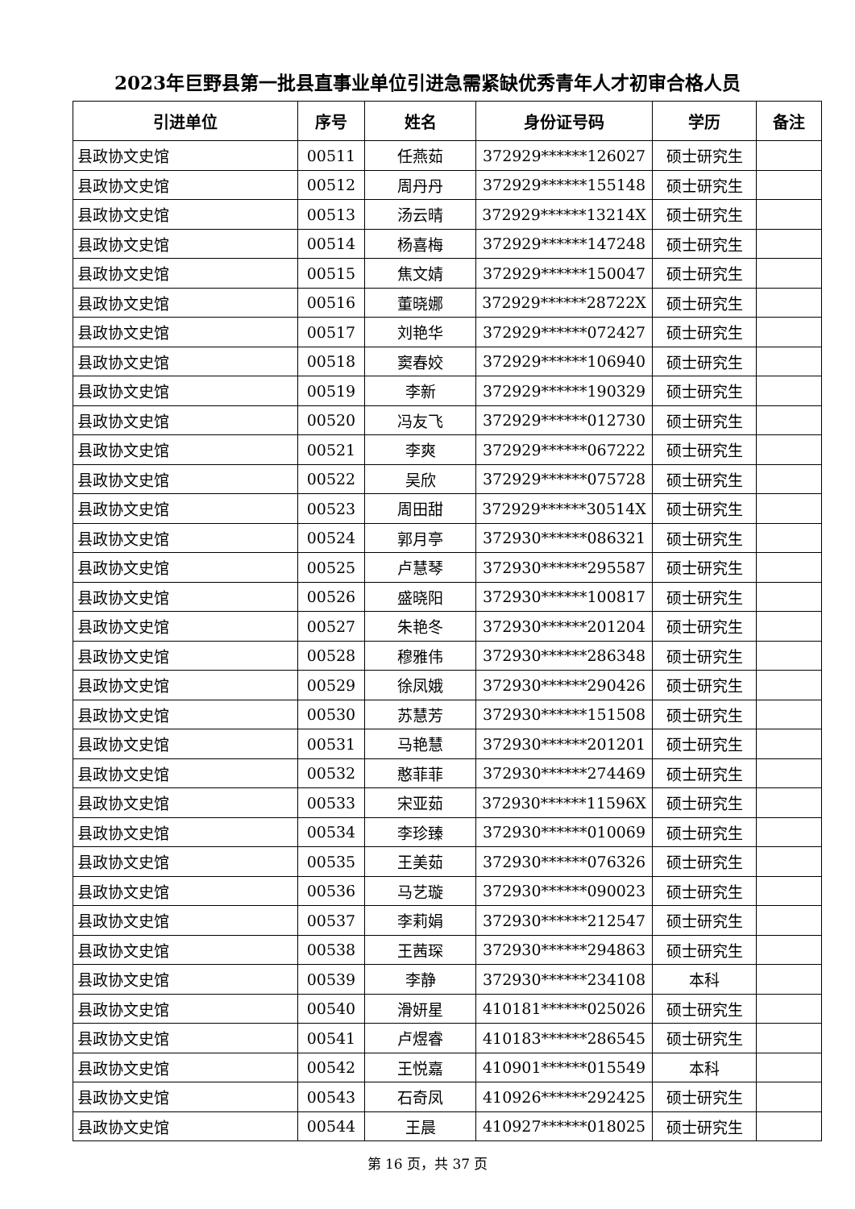2023年巨野县第一批县直事业单位引进急需紧缺优秀青年人才初审合格人员
| 引进单位 | 序号 | 姓名 | 身份证号码 | 学历 | 备注 |
| --- | --- | --- | --- | --- | --- |
| 县政协文史馆 | 00511 | 任燕茹 | 372929******126027 | 硕士研究生 | |
| 县政协文史馆 | 00512 | 周丹丹 | 372929******155148 | 硕士研究生 | |
| 县政协文史馆 | 00513 | 汤云晴 | 372929******13214X | 硕士研究生 | |
| 县政协文史馆 | 00514 | 杨喜梅 | 372929******147248 | 硕士研究生 | |
| 县政协文史馆 | 00515 | 焦文婧 | 372929******150047 | 硕士研究生 | |
| 县政协文史馆 | 00516 | 董晓娜 | 372929******28722X | 硕士研究生 | |
| 县政协文史馆 | 00517 | 刘艳华 | 372929******072427 | 硕士研究生 | |
| 县政协文史馆 | 00518 | 窦春姣 | 372929******106940 | 硕士研究生 | |
| 县政协文史馆 | 00519 | 李新 | 372929******190329 | 硕士研究生 | |
| 县政协文史馆 | 00520 | 冯友飞 | 372929******012730 | 硕士研究生 | |
| 县政协文史馆 | 00521 | 李爽 | 372929******067222 | 硕士研究生 | |
| 县政协文史馆 | 00522 | 吴欣 | 372929******075728 | 硕士研究生 | |
| 县政协文史馆 | 00523 | 周田甜 | 372929******30514X | 硕士研究生 | |
| 县政协文史馆 | 00524 | 郭月亭 | 372930******086321 | 硕士研究生 | |
| 县政协文史馆 | 00525 | 卢慧琴 | 372930******295587 | 硕士研究生 | |
| 县政协文史馆 | 00526 | 盛晓阳 | 372930******100817 | 硕士研究生 | |
| 县政协文史馆 | 00527 | 朱艳冬 | 372930******201204 | 硕士研究生 | |
| 县政协文史馆 | 00528 | 穆雅伟 | 372930******286348 | 硕士研究生 | |
| 县政协文史馆 | 00529 | 徐凤娥 | 372930******290426 | 硕士研究生 | |
| 县政协文史馆 | 00530 | 苏慧芳 | 372930******151508 | 硕士研究生 | |
| 县政协文史馆 | 00531 | 马艳慧 | 372930******201201 | 硕士研究生 | |
| 县政协文史馆 | 00532 | 憨菲菲 | 372930******274469 | 硕士研究生 | |
| 县政协文史馆 | 00533 | 宋亚茹 | 372930******11596X | 硕士研究生 | |
| 县政协文史馆 | 00534 | 李珍臻 | 372930******010069 | 硕士研究生 | |
| 县政协文史馆 | 00535 | 王美茹 | 372930******076326 | 硕士研究生 | |
| 县政协文史馆 | 00536 | 马艺璇 | 372930******090023 | 硕士研究生 | |
| 县政协文史馆 | 00537 | 李莉娟 | 372930******212547 | 硕士研究生 | |
| 县政协文史馆 | 00538 | 王茜琛 | 372930******294863 | 硕士研究生 | |
| 县政协文史馆 | 00539 | 李静 | 372930******234108 | 本科 | |
| 县政协文史馆 | 00540 | 滑妍星 | 410181******025026 | 硕士研究生 | |
| 县政协文史馆 | 00541 | 卢煜睿 | 410183******286545 | 硕士研究生 | |
| 县政协文史馆 | 00542 | 王悦嘉 | 410901******015549 | 本科 | |
| 县政协文史馆 | 00543 | 石奇凤 | 410926******292425 | 硕士研究生 | |
| 县政协文史馆 | 00544 | 王晨 | 410927******018025 | 硕士研究生 | |
第 16 页，共 37 页